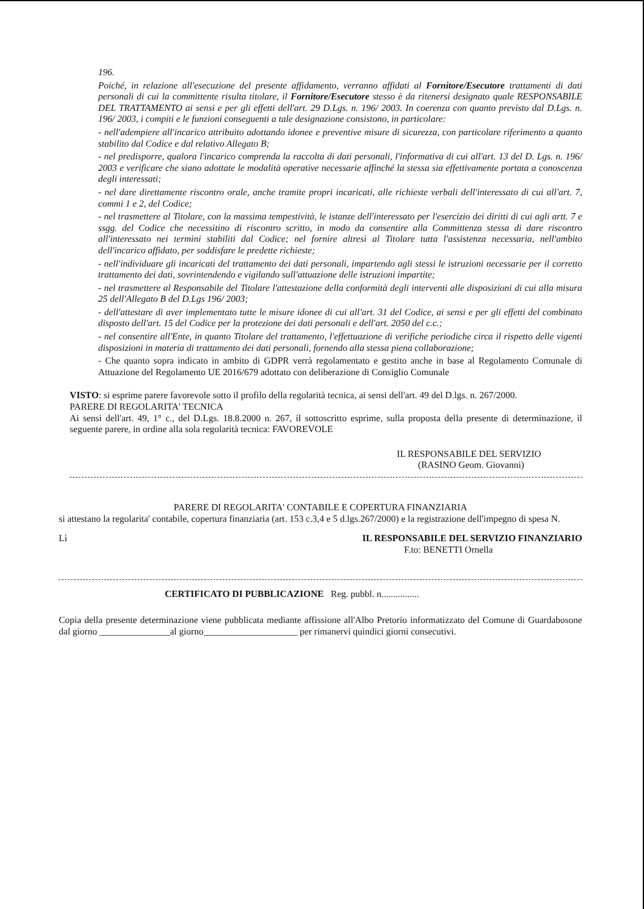196.
Poiché, in relazione all'esecuzione del presente affidamento, verranno affidati al Fornitore/Esecutore trattamenti di dati personali di cui la committente risulta titolare, il Fornitore/Esecutore stesso è da ritenersi designato quale RESPONSABILE DEL TRATTAMENTO ai sensi e per gli effetti dell'art. 29 D.Lgs. n. 196/ 2003. In coerenza con quanto previsto dal D.Lgs. n. 196/ 2003, i compiti e le funzioni conseguenti a tale designazione consistono, in particolare:
- nell'adempiere all'incarico attribuito adottando idonee e preventive misure di sicurezza, con particolare riferimento a quanto stabilito dal Codice e dal relativo Allegato B;
- nel predisporre, qualora l'incarico comprenda la raccolta di dati personali, l'informativa di cui all'art. 13 del D. Lgs. n. 196/ 2003 e verificare che siano adottate le modalità operative necessarie affinché la stessa sia effettivamente portata a conoscenza degli interessati;
- nel dare direttamente riscontro orale, anche tramite propri incaricati, alle richieste verbali dell'interessato di cui all'art. 7, commi 1 e 2, del Codice;
- nel trasmettere al Titolare, con la massima tempestività, le istanze dell'interessato per l'esercizio dei diritti di cui agli artt. 7 e ssgg. del Codice che necessitino di riscontro scritto, in modo da consentire alla Committenza stessa di dare riscontro all'interessato nei termini stabiliti dal Codice; nel fornire altresì al Titolare tutta l'assistenza necessaria, nell'ambito dell'incarico affidato, per soddisfare le predette richieste;
- nell'individuare gli incaricati del trattamento dei dati personali, impartendo agli stessi le istruzioni necessarie per il corretto trattamento dei dati, sovrintendendo e vigilando sull'attuazione delle istruzioni impartite;
- nel trasmettere al Responsabile del Titolare l'attestazione della conformità degli interventi alle disposizioni di cui alla misura 25 dell'Allegato B del D.Lgs 196/ 2003;
- dell'attestare di aver implementato tutte le misure idonee di cui all'art. 31 del Codice, ai sensi e per gli effetti del combinato disposto dell'art. 15 del Codice per la protezione dei dati personali e dell'art. 2050 del c.c.;
- nel consentire all'Ente, in quanto Titolare del trattamento, l'effettuazione di verifiche periodiche circa il rispetto delle vigenti disposizioni in materia di trattamento dei dati personali, fornendo alla stessa piena collaborazione;
- Che quanto sopra indicato in ambito di GDPR verrà regolamentato e gestito anche in base al Regolamento Comunale di Attuazione del Regolamento UE 2016/679 adottato con deliberazione di Consiglio Comunale
VISTO: si esprime parere favorevole sotto il profilo della regolarità tecnica, ai sensi dell'art. 49 del D.lgs. n. 267/2000.
PARERE DI REGOLARITA' TECNICA
Ai sensi dell'art. 49, 1° c., del D.Lgs. 18.8.2000 n. 267, il sottoscritto esprime, sulla proposta della presente di determinazione, il seguente parere, in ordine alla sola regolarità tecnica: FAVOREVOLE
IL RESPONSABILE DEL SERVIZIO
(RASINO Geom. Giovanni)
PARERE DI REGOLARITA' CONTABILE E COPERTURA FINANZIARIA
si attestano la regolarita' contabile, copertura finanziaria (art. 153 c.3,4 e 5 d.lgs.267/2000) e la registrazione dell'impegno di spesa N.
Lì IL RESPONSABILE DEL SERVIZIO FINANZIARIO
F.to: BENETTI Ornella
CERTIFICATO DI PUBBLICAZIONE Reg. pubbl. n................
Copia della presente determinazione viene pubblicata mediante affissione all'Albo Pretorio informatizzato del Comune di Guardabosone dal giorno _______________al giorno____________________ per rimanervi quindici giorni consecutivi.